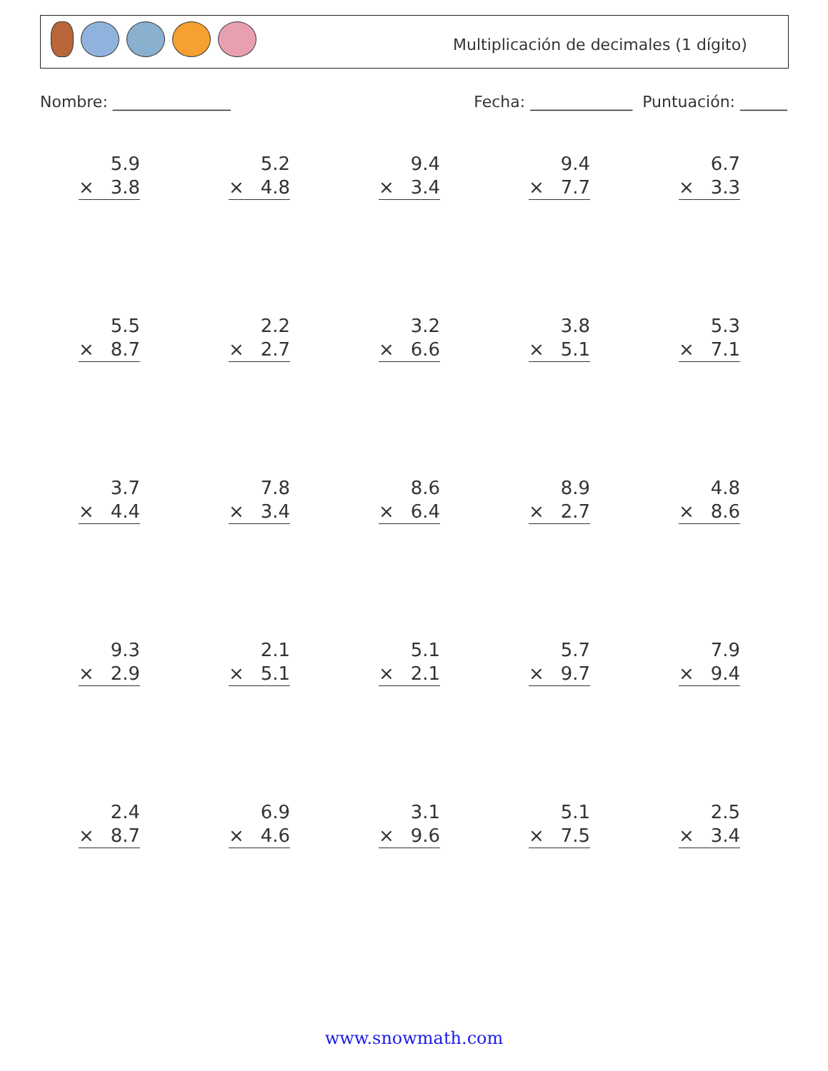Multiplicación de decimales (1 dígito)
Nombre: _______________ Fecha: _____________ Puntuación: ______
5.9
× 3.8
5.2
× 4.8
9.4
× 3.4
9.4
× 7.7
6.7
× 3.3
5.5
× 8.7
2.2
× 2.7
3.2
× 6.6
3.8
× 5.1
5.3
× 7.1
3.7
× 4.4
7.8
× 3.4
8.6
× 6.4
8.9
× 2.7
4.8
× 8.6
9.3
× 2.9
2.1
× 5.1
5.1
× 2.1
5.7
× 9.7
7.9
× 9.4
2.4
× 8.7
6.9
× 4.6
3.1
× 9.6
5.1
× 7.5
2.5
× 3.4
www.snowmath.com